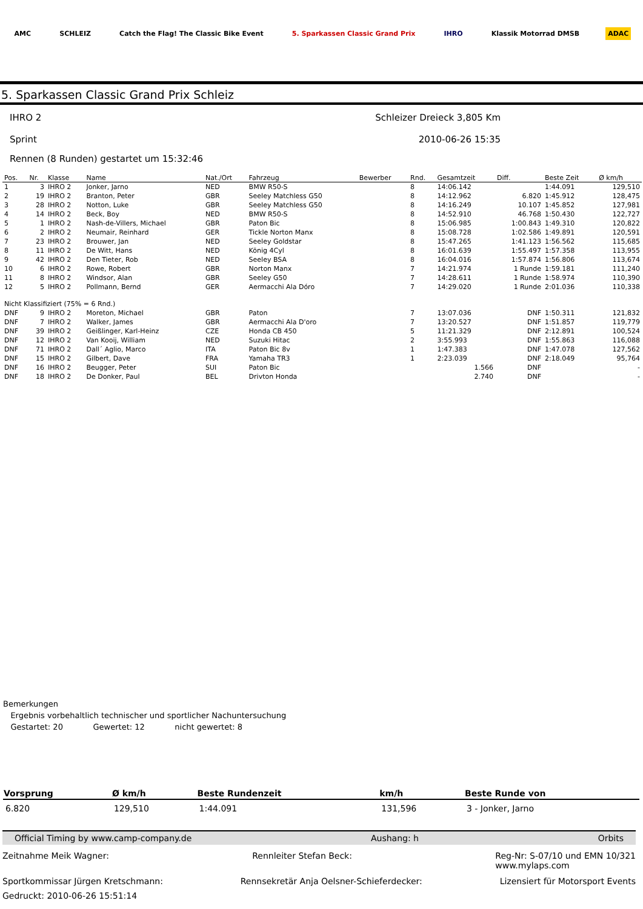AMC SCHLEIZ Catch the Flag! The Classic Bike Event 5. Sparkassen Classic Grand Prix IHRO Klassik Motorrad DMSB ADAC
5. Sparkassen Classic Grand Prix Schleiz
IHRO 2 Schleizer Dreieck 3,805 Km
Sprint 2010-06-26 15:35
Rennen (8 Runden) gestartet um 15:32:46
| Pos. | Nr. | Klasse | Name | Nat./Ort | Fahrzeug | Bewerber | Rnd. | Gesamtzeit | Diff. | Beste Zeit | Ø km/h |
| --- | --- | --- | --- | --- | --- | --- | --- | --- | --- | --- | --- |
| 1 | 3 | IHRO 2 | Jonker, Jarno | NED | BMW R50-S | | 8 | 14:06.142 | | 1:44.091 | 129,510 |
| 2 | 19 | IHRO 2 | Branton, Peter | GBR | Seeley Matchless G50 | | 8 | 14:12.962 | 6.820 | 1:45.912 | 128,475 |
| 3 | 28 | IHRO 2 | Notton, Luke | GBR | Seeley Matchless G50 | | 8 | 14:16.249 | 10.107 | 1:45.852 | 127,981 |
| 4 | 14 | IHRO 2 | Beck, Boy | NED | BMW R50-S | | 8 | 14:52.910 | 46.768 | 1:50.430 | 122,727 |
| 5 | 1 | IHRO 2 | Nash-de-Villers, Michael | GBR | Paton Bic | | 8 | 15:06.985 | 1:00.843 | 1:49.310 | 120,822 |
| 6 | 2 | IHRO 2 | Neumair, Reinhard | GER | Tickle Norton Manx | | 8 | 15:08.728 | 1:02.586 | 1:49.891 | 120,591 |
| 7 | 23 | IHRO 2 | Brouwer, Jan | NED | Seeley Goldstar | | 8 | 15:47.265 | 1:41.123 | 1:56.562 | 115,685 |
| 8 | 11 | IHRO 2 | De Witt, Hans | NED | König 4Cyl | | 8 | 16:01.639 | 1:55.497 | 1:57.358 | 113,955 |
| 9 | 42 | IHRO 2 | Den Tieter, Rob | NED | Seeley BSA | | 8 | 16:04.016 | 1:57.874 | 1:56.806 | 113,674 |
| 10 | 6 | IHRO 2 | Rowe, Robert | GBR | Norton Manx | | 7 | 14:21.974 | 1 Runde | 1:59.181 | 111,240 |
| 11 | 8 | IHRO 2 | Windsor, Alan | GBR | Seeley G50 | | 7 | 14:28.611 | 1 Runde | 1:58.974 | 110,390 |
| 12 | 5 | IHRO 2 | Pollmann, Bernd | GER | Aermacchi Ala Dóro | | 7 | 14:29.020 | 1 Runde | 2:01.036 | 110,338 |
| Nicht Klassifiziert (75% = 6 Rnd.) | | | | | | | | | | | |
| DNF | 9 | IHRO 2 | Moreton, Michael | GBR | Paton | | 7 | 13:07.036 | DNF | 1:50.311 | 121,832 |
| DNF | 7 | IHRO 2 | Walker, James | GBR | Aermacchi Ala D'oro | | 7 | 13:20.527 | DNF | 1:51.857 | 119,779 |
| DNF | 39 | IHRO 2 | Geißlinger, Karl-Heinz | CZE | Honda CB 450 | | 5 | 11:21.329 | DNF | 2:12.891 | 100,524 |
| DNF | 12 | IHRO 2 | Van Kooij, William | NED | Suzuki Hitac | | 2 | 3:55.993 | DNF | 1:55.863 | 116,088 |
| DNF | 71 | IHRO 2 | Dall´ Aglio, Marco | ITA | Paton Bic 8v | | 1 | 1:47.383 | DNF | 1:47.078 | 127,562 |
| DNF | 15 | IHRO 2 | Gilbert, Dave | FRA | Yamaha TR3 | | 1 | 2:23.039 | DNF | 2:18.049 | 95,764 |
| DNF | 16 | IHRO 2 | Beugger, Peter | SUI | Paton Bic | | | 1.566 | DNF | | - |
| DNF | 18 | IHRO 2 | De Donker, Paul | BEL | Drivton Honda | | | 2.740 | DNF | | - |
Bemerkungen
Ergebnis vorbehaltlich technischer und sportlicher Nachuntersuchung
Gestartet: 20 Gewertet: 12 nicht gewertet: 8
| Vorsprung | Ø km/h | Beste Rundenzeit | km/h | Beste Runde von |
| --- | --- | --- | --- | --- |
| 6.820 | 129,510 | 1:44.091 | 131,596 | 3 - Jonker, Jarno |
Official Timing by www.camp-company.de Aushang: h Orbits
Zeitnahme Meik Wagner: Rennleiter Stefan Beck: Reg-Nr: S-07/10 und EMN 10/321
www.mylaps.com
Sportkommissar Jürgen Kretschmann: Rennsekretär Anja Oelsner-Schieferdecker: Lizensiert für Motorsport Events
Gedruckt: 2010-06-26 15:51:14